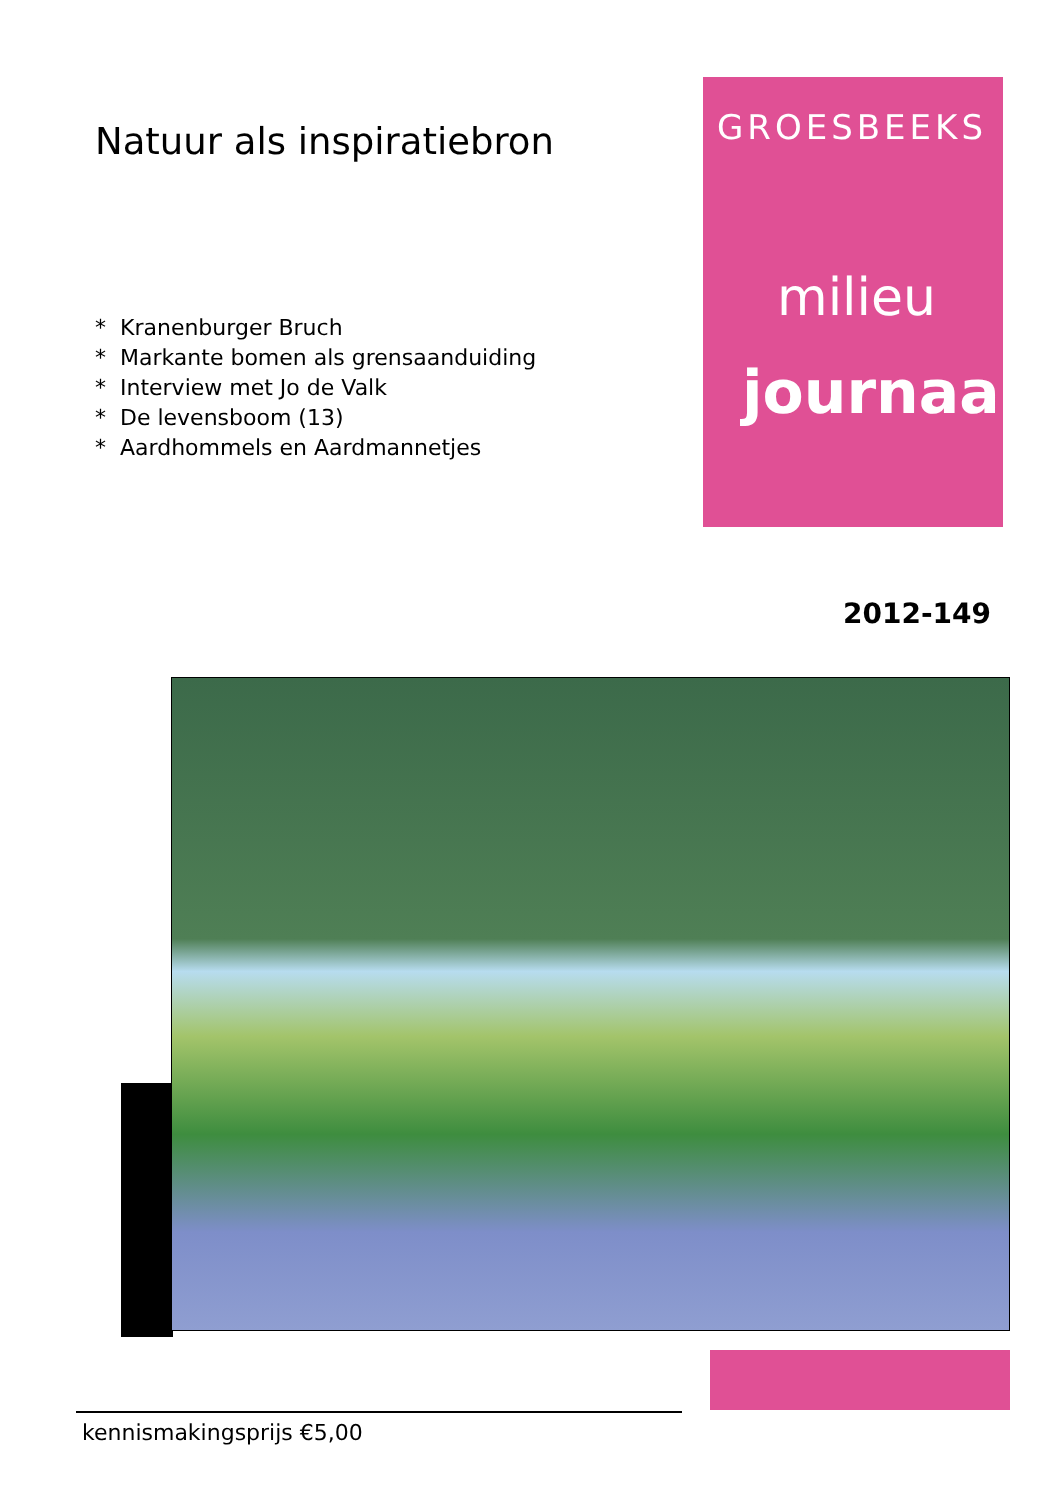Natuur als inspiratiebron
* Kranenburger Bruch
* Markante bomen als grensaanduiding
* Interview met Jo de Valk
* De levensboom (13)
* Aardhommels en Aardmannetjes
GROESBEEKS
milieu
journaal
2012-149
kennismakingsprijs €5,00